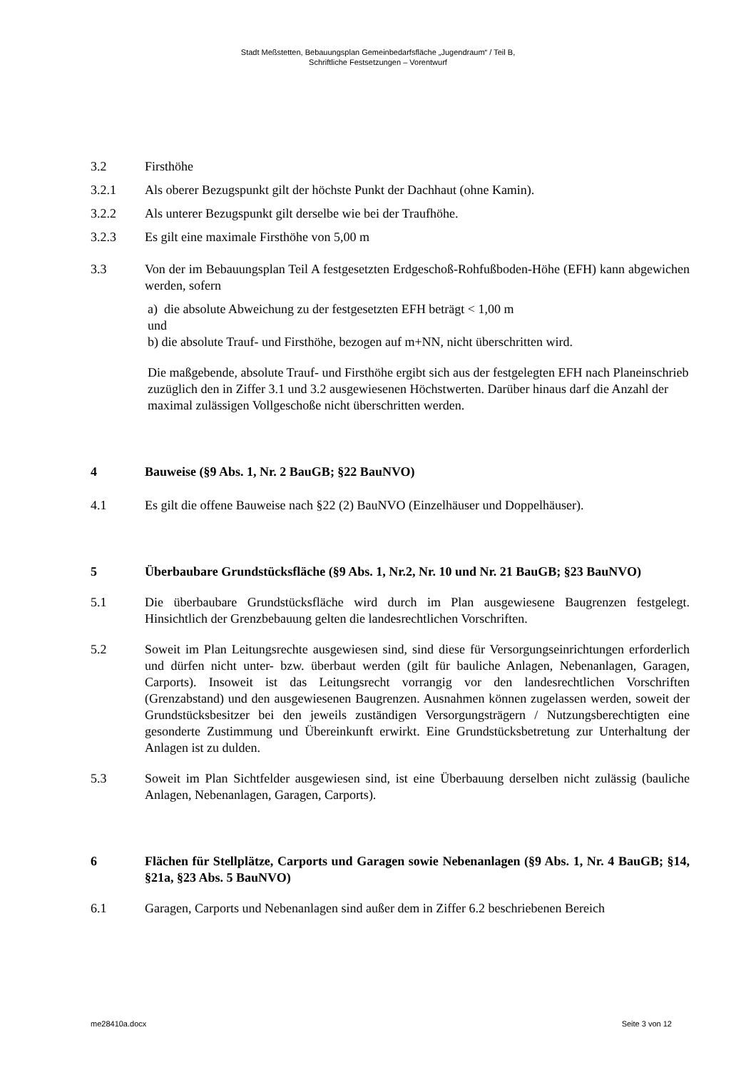Stadt Meßstetten, Bebauungsplan Gemeinbedarfsfläche „Jugendraum“ / Teil B,
Schriftliche Festsetzungen – Vorentwurf
3.2 Firsthöhe
3.2.1 Als oberer Bezugspunkt gilt der höchste Punkt der Dachhaut (ohne Kamin).
3.2.2 Als unterer Bezugspunkt gilt derselbe wie bei der Traufhöhe.
3.2.3 Es gilt eine maximale Firsthöhe von 5,00 m
3.3 Von der im Bebauungsplan Teil A festgesetzten Erdgeschoß-Rohfußboden-Höhe (EFH) kann abgewichen werden, sofern
a) die absolute Abweichung zu der festgesetzten EFH beträgt < 1,00 m
und
b) die absolute Trauf- und Firsthöhe, bezogen auf m+NN, nicht überschritten wird.
Die maßgebende, absolute Trauf- und Firsthöhe ergibt sich aus der festgelegten EFH nach Planeinschrieb zuzüglich den in Ziffer 3.1 und 3.2 ausgewiesenen Höchstwerten. Darüber hinaus darf die Anzahl der maximal zulässigen Vollgeschoße nicht überschritten werden.
4 Bauweise (§9 Abs. 1, Nr. 2 BauGB; §22 BauNVO)
4.1 Es gilt die offene Bauweise nach §22 (2) BauNVO (Einzelhäuser und Doppelhäuser).
5 Überbaubare Grundstücksfläche (§9 Abs. 1, Nr.2, Nr. 10 und Nr. 21 BauGB; §23 BauNVO)
5.1 Die überbaubare Grundstücksfläche wird durch im Plan ausgewiesene Baugrenzen festgelegt. Hinsichtlich der Grenzbebauung gelten die landesrechtlichen Vorschriften.
5.2 Soweit im Plan Leitungsrechte ausgewiesen sind, sind diese für Versorgungseinrichtungen erforderlich und dürfen nicht unter- bzw. überbaut werden (gilt für bauliche Anlagen, Nebenanlagen, Garagen, Carports). Insoweit ist das Leitungsrecht vorrangig vor den landesrechtlichen Vorschriften (Grenzabstand) und den ausgewiesenen Baugrenzen. Ausnahmen können zugelassen werden, soweit der Grundstücksbesitzer bei den jeweils zuständigen Versorgungsträgern / Nutzungsberechtigten eine gesonderte Zustimmung und Übereinkunft erwirkt. Eine Grundstücksbetretung zur Unterhaltung der Anlagen ist zu dulden.
5.3 Soweit im Plan Sichtfelder ausgewiesen sind, ist eine Überbauung derselben nicht zulässig (bauliche Anlagen, Nebenanlagen, Garagen, Carports).
6 Flächen für Stellplätze, Carports und Garagen sowie Nebenanlagen (§9 Abs. 1, Nr. 4 BauGB; §14, §21a, §23 Abs. 5 BauNVO)
6.1 Garagen, Carports und Nebenanlagen sind außer dem in Ziffer 6.2 beschriebenen Bereich
me28410a.docx Seite 3 von 12